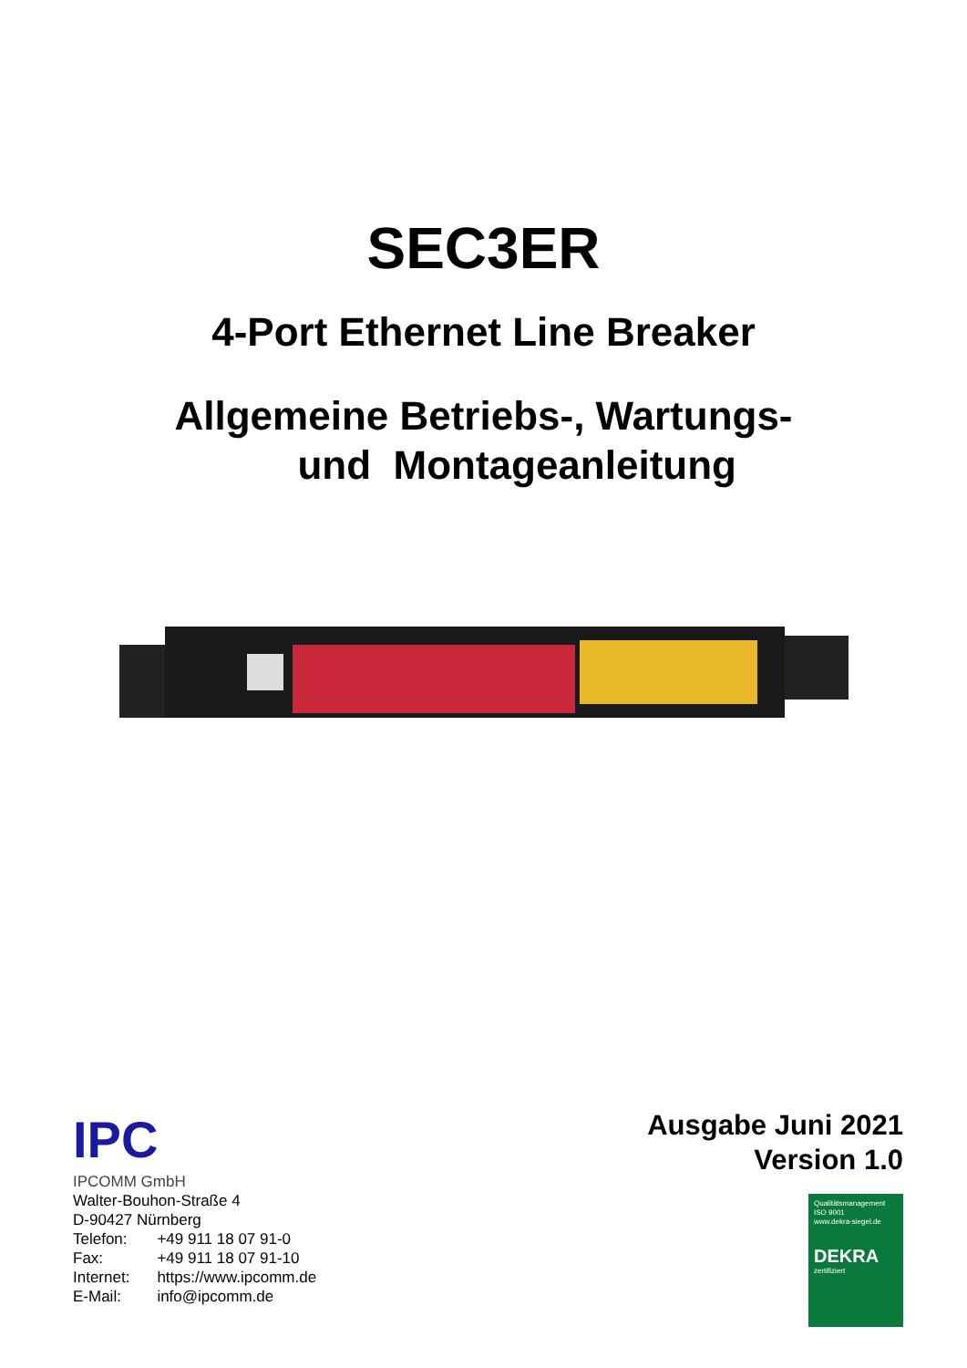SEC3ER
4-Port Ethernet Line Breaker
Allgemeine Betriebs-, Wartungs-
und Montageanleitung
IPC
IPCOMM GmbH
Walter-Bouhon-Straße 4
D-90427 Nürnberg
| Telefon: | +49 911 18 07 91-0 |
| Fax: | +49 911 18 07 91-10 |
| Internet: | https://www.ipcomm.de |
| E-Mail: | info@ipcomm.de |
Ausgabe Juni 2021
Version 1.0
Qualitätsmanagement
ISO 9001
www.dekra-siegel.de
DEKRA
zertifiziert